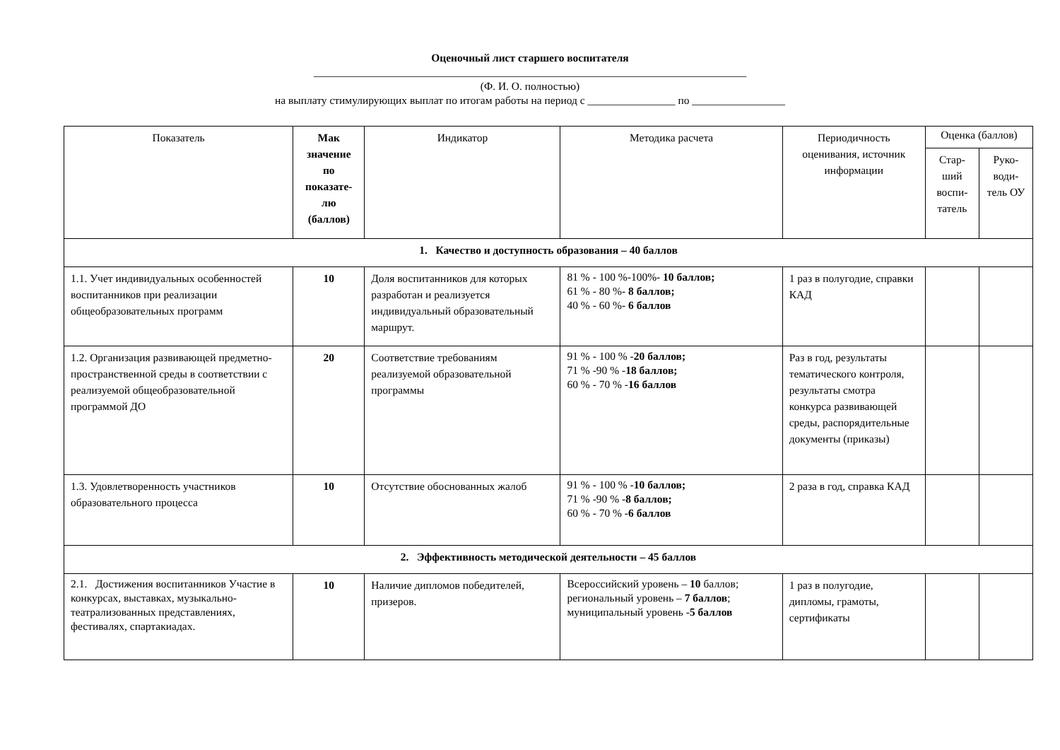Оценочный лист старшего воспитателя
_______________________________________________________________________________
(Ф. И. О. полностью)
на выплату стимулирующих выплат по итогам работы на период с ________________ по _________________
| Показатель | Мак значение по показате-лю (баллов) | Индикатор | Методика расчета | Периодичность оценивания, источник информации | Оценка (баллов) | |
| --- | --- | --- | --- | --- | --- | --- |
| | | | | | Стар-ший воспи-татель | Руко-води-тель ОУ |
| 1. Качество и доступность образования – 40 баллов | | | | | | |
| 1.1. Учет индивидуальных особенностей воспитанников при реализации общеобразовательных программ | 10 | Доля воспитанников для которых разработан и реализуется индивидуальный образовательный маршрут. | 81 % - 100 %-100%- 10 баллов; 61 % - 80 %- 8 баллов; 40 % - 60 %- 6 баллов | 1 раз в полугодие, справки КАД | | |
| 1.2. Организация развивающей предметно-пространственной среды в соответствии с реализуемой общеобразовательной программой ДО | 20 | Соответствие требованиям реализуемой образовательной программы | 91 % - 100 % - 20 баллов; 71 % -90 % - 18 баллов; 60 % - 70 % - 16 баллов | Раз в год, результаты тематического контроля, результаты смотра конкурса развивающей среды, распорядительные документы (приказы) | | |
| 1.3. Удовлетворенность участников образовательного процесса | 10 | Отсутствие обоснованных жалоб | 91 % - 100 % - 10 баллов; 71 % -90 % - 8 баллов; 60 % - 70 % - 6 баллов | 2 раза в год, справка КАД | | |
| 2. Эффективность методической деятельности – 45 баллов | | | | | | |
| 2.1. Достижения воспитанников Участие в конкурсах, выставках, музыкально-театрализованных представлениях, фестивалях, спартакиадах. | 10 | Наличие дипломов победителей, призеров. | Всероссийский уровень – 10 баллов; региональный уровень – 7 баллов ; муниципальный уровень - 5 баллов | 1 раз в полугодие, дипломы, грамоты, сертификаты | | |